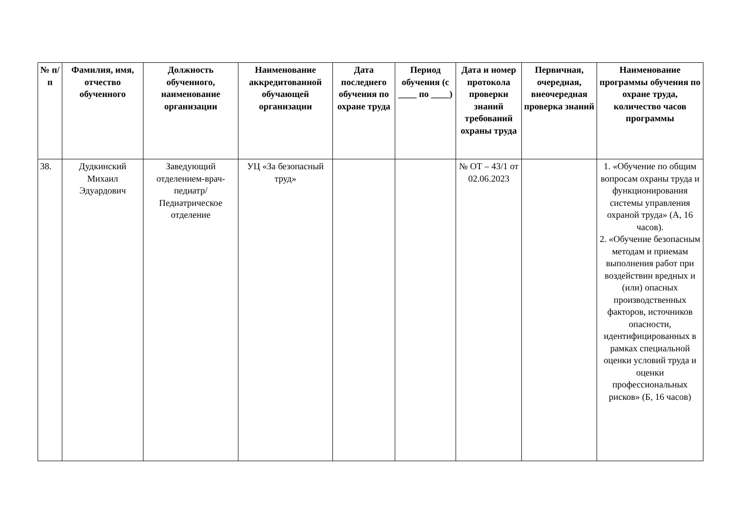| № п/п | Фамилия, имя, отчество обученного | Должность обученного, наименование организации | Наименование аккредитованной обучающей организации | Дата последнего обучения по охране труда | Период обучения (с ____ по ____) | Дата и номер протокола проверки знаний требований охраны труда | Первичная, очередная, внеочередная проверка знаний | Наименование программы обучения по охране труда, количество часов программы |
| --- | --- | --- | --- | --- | --- | --- | --- | --- |
| 38. | Дудкинский Михаил Эдуардович | Заведующий отделением-врач-педиатр/ Педиатрическое отделение | УЦ «За безопасный труд» | | | № ОТ – 43/1 от 02.06.2023 | | 1. «Обучение по общим вопросам охраны труда и функционирования системы управления охраной труда» (А, 16 часов). 2. «Обучение безопасным методам и приемам выполнения работ при воздействии вредных и (или) опасных производственных факторов, источников опасности, идентифицированных в рамках специальной оценки условий труда и оценки профессиональных рисков» (Б, 16 часов) |